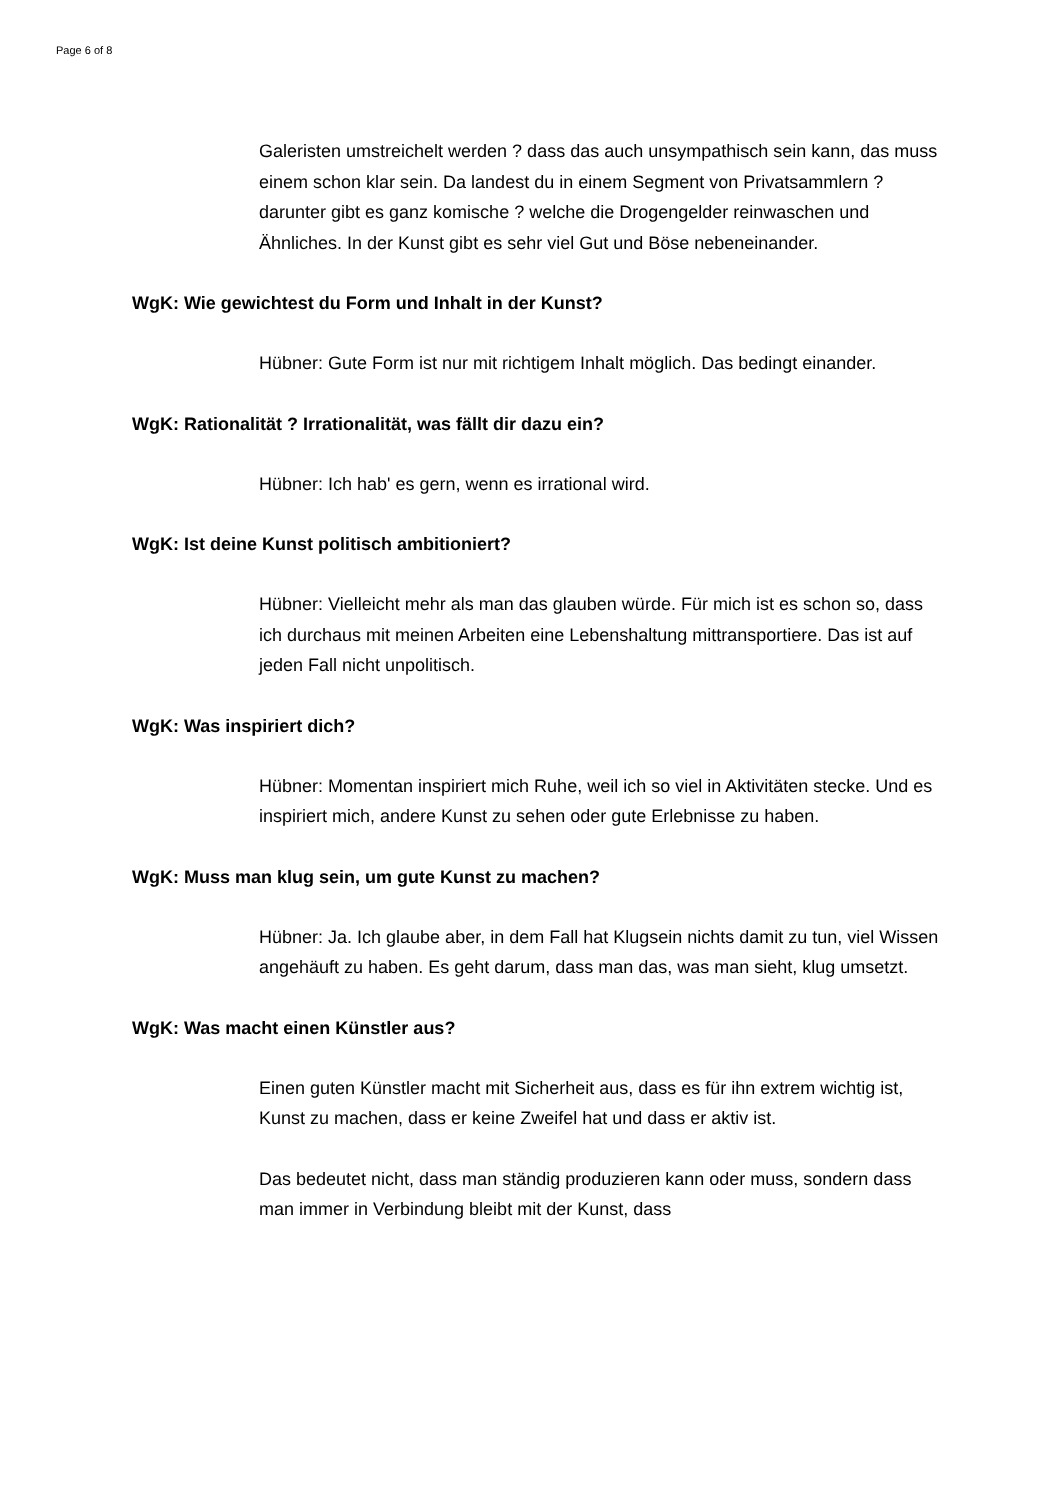Page 6 of 8
Galeristen umstreichelt werden ? dass das auch unsympathisch sein kann, das muss einem schon klar sein. Da landest du in einem Segment von Privatsammlern ? darunter gibt es ganz komische ? welche die Drogengelder reinwaschen und Ähnliches. In der Kunst gibt es sehr viel Gut und Böse nebeneinander.
WgK: Wie gewichtest du Form und Inhalt in der Kunst?
Hübner: Gute Form ist nur mit richtigem Inhalt möglich. Das bedingt einander.
WgK: Rationalität ? Irrationalität, was fällt dir dazu ein?
Hübner: Ich hab' es gern, wenn es irrational wird.
WgK: Ist deine Kunst politisch ambitioniert?
Hübner: Vielleicht mehr als man das glauben würde. Für mich ist es schon so, dass ich durchaus mit meinen Arbeiten eine Lebenshaltung mittransportiere. Das ist auf jeden Fall nicht unpolitisch.
WgK: Was inspiriert dich?
Hübner: Momentan inspiriert mich Ruhe, weil ich so viel in Aktivitäten stecke. Und es inspiriert mich, andere Kunst zu sehen oder gute Erlebnisse zu haben.
WgK: Muss man klug sein, um gute Kunst zu machen?
Hübner: Ja. Ich glaube aber, in dem Fall hat Klugsein nichts damit zu tun, viel Wissen angehäuft zu haben. Es geht darum, dass man das, was man sieht, klug umsetzt.
WgK: Was macht einen Künstler aus?
Einen guten Künstler macht mit Sicherheit aus, dass es für ihn extrem wichtig ist, Kunst zu machen, dass er keine Zweifel hat und dass er aktiv ist.
Das bedeutet nicht, dass man ständig produzieren kann oder muss, sondern dass man immer in Verbindung bleibt mit der Kunst, dass